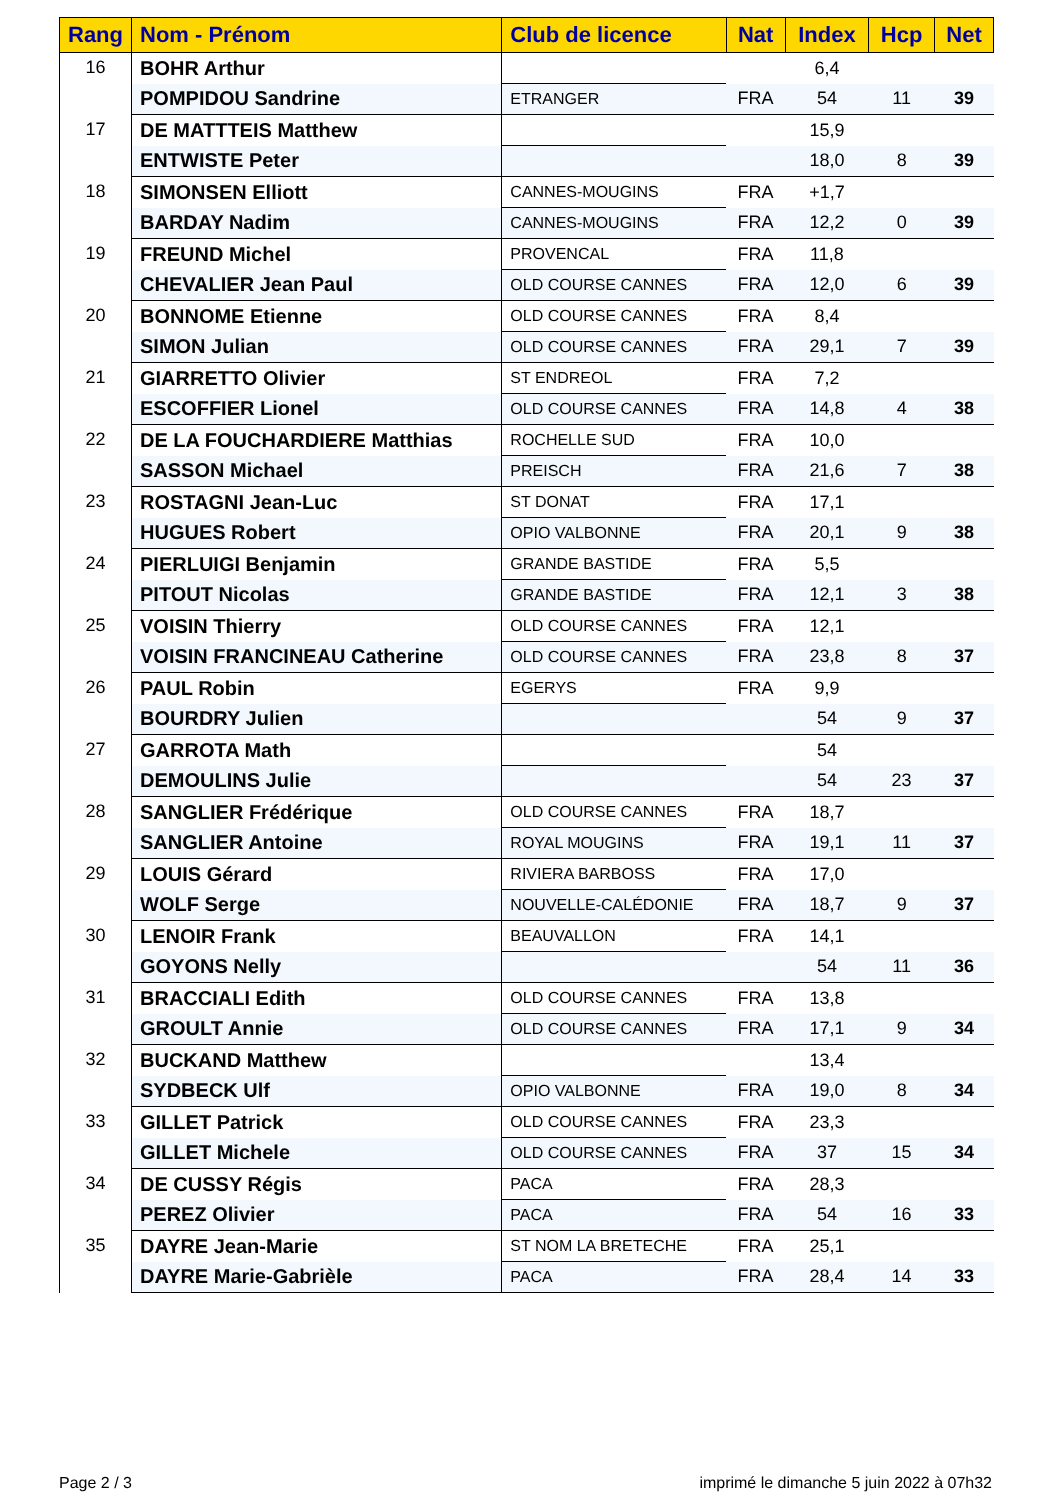| Rang | Nom - Prénom | Club de licence | Nat | Index | Hcp | Net |
| --- | --- | --- | --- | --- | --- | --- |
| 16 | BOHR Arthur | | | 6,4 | | |
| | POMPIDOU Sandrine | ETRANGER | FRA | 54 | 11 | 39 |
| 17 | DE MATTTEIS Matthew | | | 15,9 | | |
| | ENTWISTE Peter | | | 18,0 | 8 | 39 |
| 18 | SIMONSEN Elliott | CANNES-MOUGINS | FRA | +1,7 | | |
| | BARDAY Nadim | CANNES-MOUGINS | FRA | 12,2 | 0 | 39 |
| 19 | FREUND Michel | PROVENCAL | FRA | 11,8 | | |
| | CHEVALIER Jean Paul | OLD COURSE CANNES | FRA | 12,0 | 6 | 39 |
| 20 | BONNOME Etienne | OLD COURSE CANNES | FRA | 8,4 | | |
| | SIMON Julian | OLD COURSE CANNES | FRA | 29,1 | 7 | 39 |
| 21 | GIARRETTO Olivier | ST ENDREOL | FRA | 7,2 | | |
| | ESCOFFIER Lionel | OLD COURSE CANNES | FRA | 14,8 | 4 | 38 |
| 22 | DE LA FOUCHARDIERE Matthias | ROCHELLE SUD | FRA | 10,0 | | |
| | SASSON Michael | PREISCH | FRA | 21,6 | 7 | 38 |
| 23 | ROSTAGNI Jean-Luc | ST DONAT | FRA | 17,1 | | |
| | HUGUES Robert | OPIO VALBONNE | FRA | 20,1 | 9 | 38 |
| 24 | PIERLUIGI Benjamin | GRANDE BASTIDE | FRA | 5,5 | | |
| | PITOUT Nicolas | GRANDE BASTIDE | FRA | 12,1 | 3 | 38 |
| 25 | VOISIN Thierry | OLD COURSE CANNES | FRA | 12,1 | | |
| | VOISIN FRANCINEAU Catherine | OLD COURSE CANNES | FRA | 23,8 | 8 | 37 |
| 26 | PAUL Robin | EGERYS | FRA | 9,9 | | |
| | BOURDRY Julien | | | 54 | 9 | 37 |
| 27 | GARROTA Math | | | 54 | | |
| | DEMOULINS Julie | | | 54 | 23 | 37 |
| 28 | SANGLIER Frédérique | OLD COURSE CANNES | FRA | 18,7 | | |
| | SANGLIER Antoine | ROYAL MOUGINS | FRA | 19,1 | 11 | 37 |
| 29 | LOUIS Gérard | RIVIERA BARBOSS | FRA | 17,0 | | |
| | WOLF Serge | NOUVELLE-CALÉDONIE | FRA | 18,7 | 9 | 37 |
| 30 | LENOIR Frank | BEAUVALLON | FRA | 14,1 | | |
| | GOYONS Nelly | | | 54 | 11 | 36 |
| 31 | BRACCIALI Edith | OLD COURSE CANNES | FRA | 13,8 | | |
| | GROULT Annie | OLD COURSE CANNES | FRA | 17,1 | 9 | 34 |
| 32 | BUCKAND Matthew | | | 13,4 | | |
| | SYDBECK Ulf | OPIO VALBONNE | FRA | 19,0 | 8 | 34 |
| 33 | GILLET Patrick | OLD COURSE CANNES | FRA | 23,3 | | |
| | GILLET Michele | OLD COURSE CANNES | FRA | 37 | 15 | 34 |
| 34 | DE CUSSY Régis | PACA | FRA | 28,3 | | |
| | PEREZ Olivier | PACA | FRA | 54 | 16 | 33 |
| 35 | DAYRE Jean-Marie | ST NOM LA BRETECHE | FRA | 25,1 | | |
| | DAYRE Marie-Gabrièle | PACA | FRA | 28,4 | 14 | 33 |
Page 2 / 3
imprimé le dimanche 5 juin 2022 à 07h32